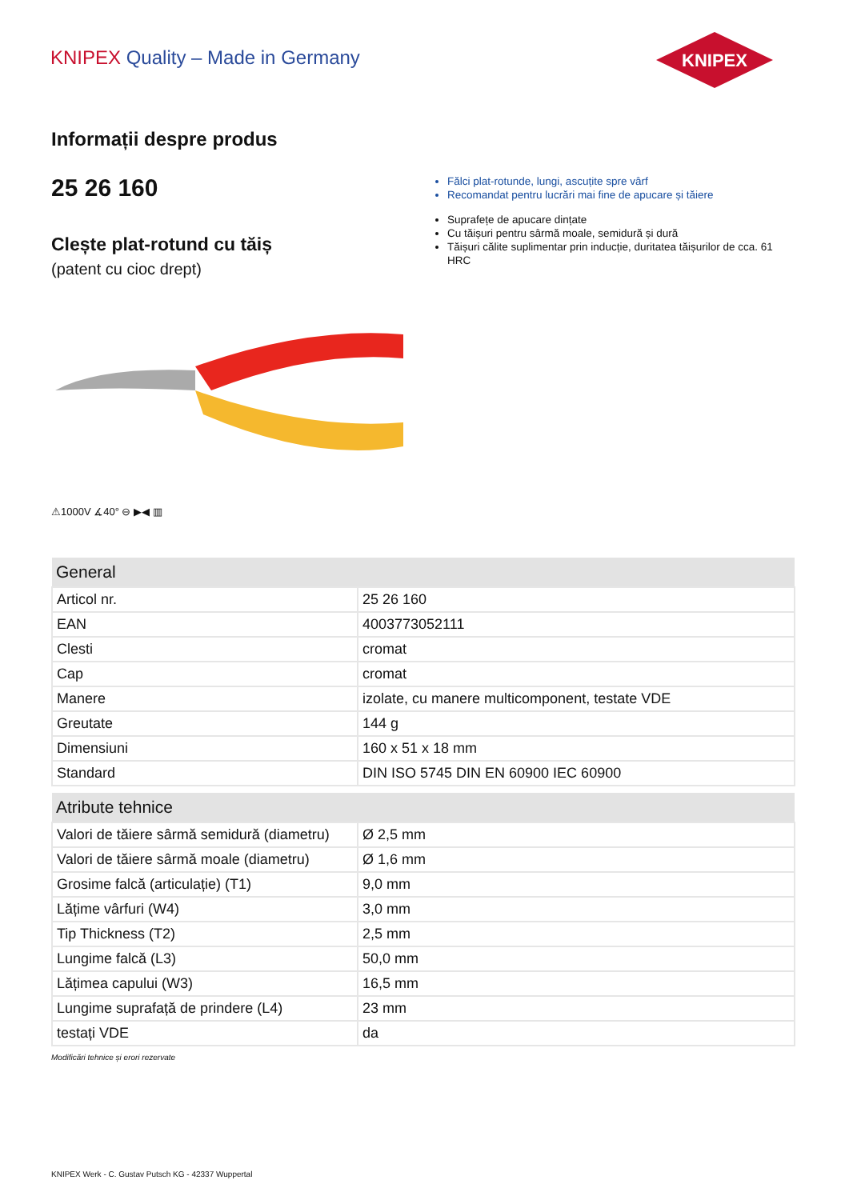KNIPEX Quality – Made in Germany
KNIPEX
Informații despre produs
25 26 160
Clește plat-rotund cu tăiș
(patent cu cioc drept)
Fălci plat-rotunde, lungi, ascuțite spre vârf
Recomandat pentru lucrări mai fine de apucare și tăiere
Suprafețe de apucare dințate
Cu tăișuri pentru sârmă moale, semidură și dură
Tăișuri călite suplimentar prin inducție, duritatea tăișurilor de cca. 61 HRC
⚠1000V ∡40° ⊖ ▶◀ ▥
| General | |
| --- | --- |
| Articol nr. | 25 26 160 |
| EAN | 4003773052111 |
| Clesti | cromat |
| Cap | cromat |
| Manere | izolate, cu manere multicomponent, testate VDE |
| Greutate | 144 g |
| Dimensiuni | 160 x 51 x 18 mm |
| Standard | DIN ISO 5745 DIN EN 60900 IEC 60900 |
| Atribute tehnice | |
| --- | --- |
| Valori de tăiere sârmă semidură (diametru) | Ø 2,5 mm |
| Valori de tăiere sârmă moale (diametru) | Ø 1,6 mm |
| Grosime falcă (articulație) (T1) | 9,0 mm |
| Lățime vârfuri (W4) | 3,0 mm |
| Tip Thickness (T2) | 2,5 mm |
| Lungime falcă (L3) | 50,0 mm |
| Lățimea capului (W3) | 16,5 mm |
| Lungime suprafață de prindere (L4) | 23 mm |
| testați VDE | da |
Modificări tehnice și erori rezervate
KNIPEX Werk - C. Gustav Putsch KG - 42337 Wuppertal